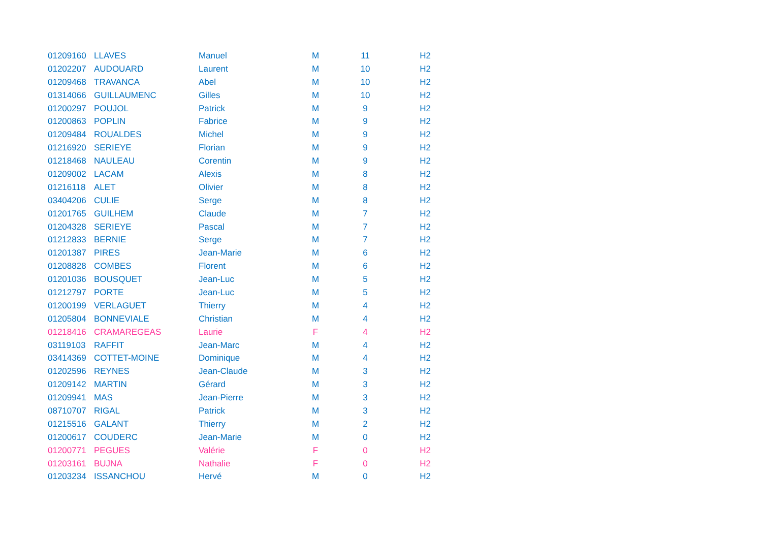| 01209160 | LLAVES | Manuel | M | 11 | H2 |
| 01202207 | AUDOUARD | Laurent | M | 10 | H2 |
| 01209468 | TRAVANCA | Abel | M | 10 | H2 |
| 01314066 | GUILLAUMENC | Gilles | M | 10 | H2 |
| 01200297 | POUJOL | Patrick | M | 9 | H2 |
| 01200863 | POPLIN | Fabrice | M | 9 | H2 |
| 01209484 | ROUALDES | Michel | M | 9 | H2 |
| 01216920 | SERIEYE | Florian | M | 9 | H2 |
| 01218468 | NAULEAU | Corentin | M | 9 | H2 |
| 01209002 | LACAM | Alexis | M | 8 | H2 |
| 01216118 | ALET | Olivier | M | 8 | H2 |
| 03404206 | CULIE | Serge | M | 8 | H2 |
| 01201765 | GUILHEM | Claude | M | 7 | H2 |
| 01204328 | SERIEYE | Pascal | M | 7 | H2 |
| 01212833 | BERNIE | Serge | M | 7 | H2 |
| 01201387 | PIRES | Jean-Marie | M | 6 | H2 |
| 01208828 | COMBES | Florent | M | 6 | H2 |
| 01201036 | BOUSQUET | Jean-Luc | M | 5 | H2 |
| 01212797 | PORTE | Jean-Luc | M | 5 | H2 |
| 01200199 | VERLAGUET | Thierry | M | 4 | H2 |
| 01205804 | BONNEVIALE | Christian | M | 4 | H2 |
| 01218416 | CRAMAREGEAS | Laurie | F | 4 | H2 |
| 03119103 | RAFFIT | Jean-Marc | M | 4 | H2 |
| 03414369 | COTTET-MOINE | Dominique | M | 4 | H2 |
| 01202596 | REYNES | Jean-Claude | M | 3 | H2 |
| 01209142 | MARTIN | Gérard | M | 3 | H2 |
| 01209941 | MAS | Jean-Pierre | M | 3 | H2 |
| 08710707 | RIGAL | Patrick | M | 3 | H2 |
| 01215516 | GALANT | Thierry | M | 2 | H2 |
| 01200617 | COUDERC | Jean-Marie | M | 0 | H2 |
| 01200771 | PEGUES | Valérie | F | 0 | H2 |
| 01203161 | BUJNA | Nathalie | F | 0 | H2 |
| 01203234 | ISSANCHOU | Hervé | M | 0 | H2 |